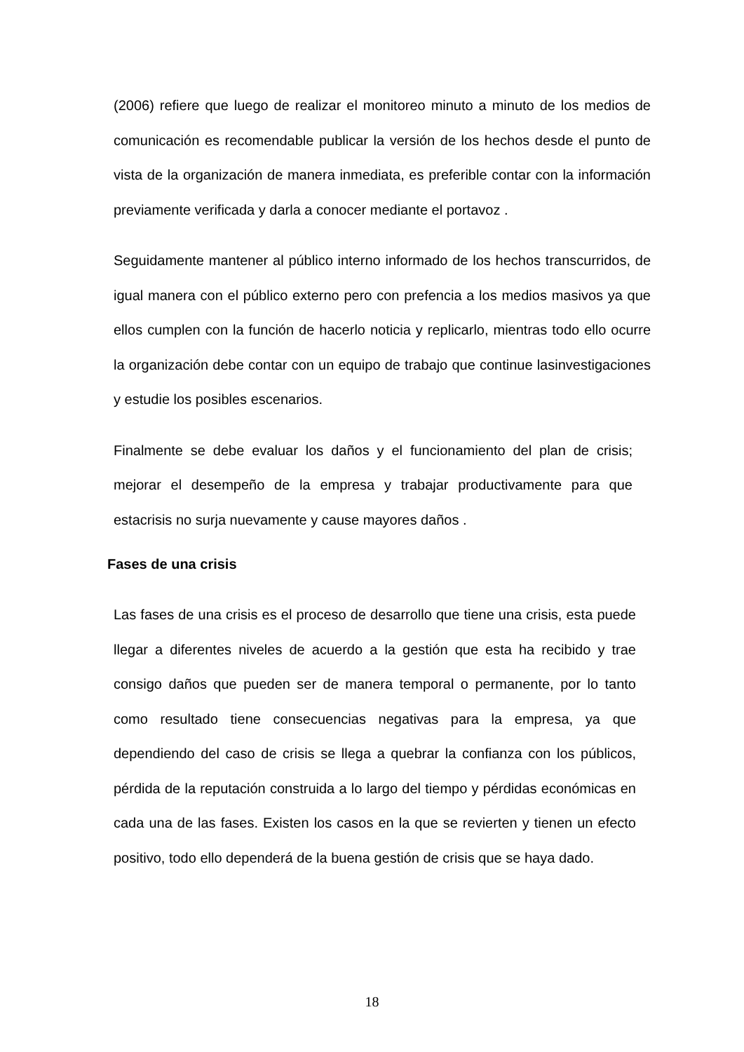(2006) refiere que luego de realizar el monitoreo minuto a minuto de los medios de comunicación es recomendable publicar la versión de los hechos desde el punto de vista de la organización de manera inmediata, es preferible contar con la información previamente verificada y darla a conocer mediante el portavoz .
Seguidamente mantener al público interno informado de los hechos transcurridos, de igual manera con el público externo pero con prefencia a los medios masivos ya que ellos cumplen con la función de hacerlo noticia y replicarlo, mientras todo ello ocurre la organización debe contar con un equipo de trabajo que continue lasinvestigaciones y estudie los posibles escenarios.
Finalmente se debe evaluar los daños y el funcionamiento del plan de crisis; mejorar el desempeño de la empresa y trabajar productivamente para que estacrisis no surja nuevamente y cause mayores daños .
Fases de una crisis
Las fases de una crisis es el proceso de desarrollo que tiene una crisis, esta puede llegar a diferentes niveles de acuerdo a la gestión que esta ha recibido y trae consigo daños que pueden ser de manera temporal o permanente, por lo tanto como resultado tiene consecuencias negativas para la empresa, ya que dependiendo del caso de crisis se llega a quebrar la confianza con los públicos, pérdida de la reputación construida a lo largo del tiempo y pérdidas económicas en cada una de las fases. Existen los casos en la que se revierten y tienen un efecto positivo, todo ello dependerá de la buena gestión de crisis que se haya dado.
18